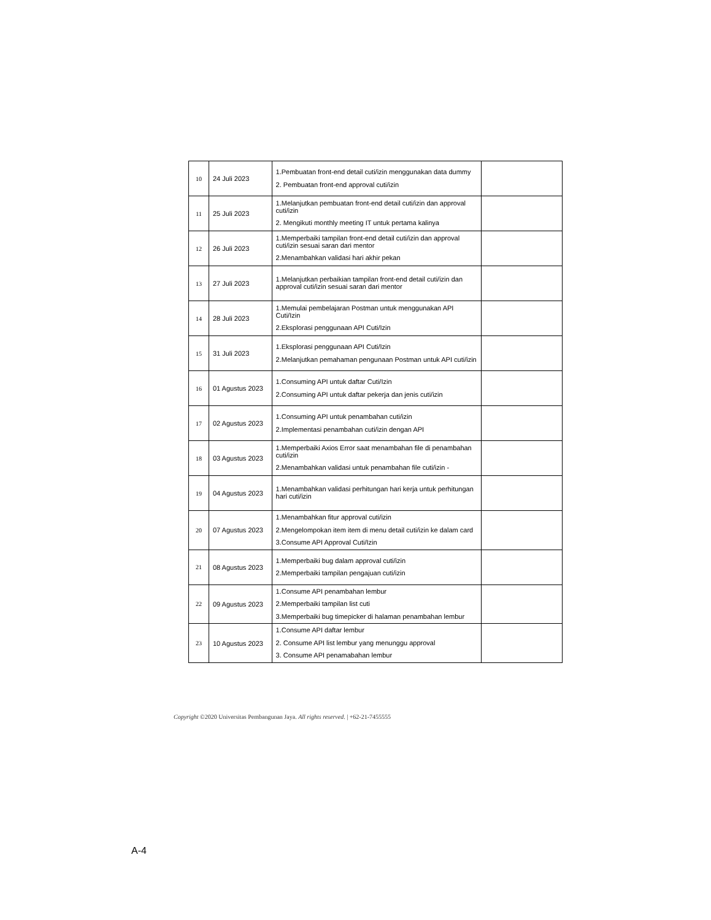| 10 | 24 Juli 2023 | 1.Pembuatan front-end detail cuti/izin menggunakan data dummy 2. Pembuatan front-end approval cuti/izin | |
| 11 | 25 Juli 2023 | 1.Melanjutkan pembuatan front-end detail cuti/izin dan approval cuti/izin 2. Mengikuti monthly meeting IT untuk pertama kalinya | |
| 12 | 26 Juli 2023 | 1.Memperbaiki tampilan front-end detail cuti/izin dan approval cuti/izin sesuai saran dari mentor 2.Menambahkan validasi hari akhir pekan | |
| 13 | 27 Juli 2023 | 1.Melanjutkan perbaikian tampilan front-end detail cuti/izin dan approval cuti/izin sesuai saran dari mentor | |
| 14 | 28 Juli 2023 | 1.Memulai pembelajaran Postman untuk menggunakan API Cuti/Izin 2.Eksplorasi penggunaan API Cuti/Izin | |
| 15 | 31 Juli 2023 | 1.Eksplorasi penggunaan API Cuti/Izin 2.Melanjutkan pemahaman pengunaan Postman untuk API cuti/izin | |
| 16 | 01 Agustus 2023 | 1.Consuming API untuk daftar Cuti/Izin 2.Consuming API untuk daftar pekerja dan jenis cuti/izin | |
| 17 | 02 Agustus 2023 | 1.Consuming API untuk penambahan cuti/izin 2.Implementasi penambahan cuti/izin dengan API | |
| 18 | 03 Agustus 2023 | 1.Memperbaiki Axios Error saat menambahan file di penambahan cuti/izin 2.Menambahkan validasi untuk penambahan file cuti/izin - | |
| 19 | 04 Agustus 2023 | 1.Menambahkan validasi perhitungan hari kerja untuk perhitungan hari cuti/izin | |
| 20 | 07 Agustus 2023 | 1.Menambahkan fitur approval cuti/izin 2.Mengelompokan item item di menu detail cuti/izin ke dalam card 3.Consume API Approval Cuti/Izin | |
| 21 | 08 Agustus 2023 | 1.Memperbaiki bug dalam approval cuti/izin 2.Memperbaiki tampilan pengajuan cuti/izin | |
| 22 | 09 Agustus 2023 | 1.Consume API penambahan lembur 2.Memperbaiki tampilan list cuti 3.Memperbaiki bug timepicker di halaman penambahan lembur | |
| 23 | 10 Agustus 2023 | 1.Consume API daftar lembur 2. Consume API list lembur yang menunggu approval 3. Consume API penamabahan lembur | |
Copyright ©2020 Universitas Pembangunan Jaya. All rights reserved. | +62-21-7455555
A-4